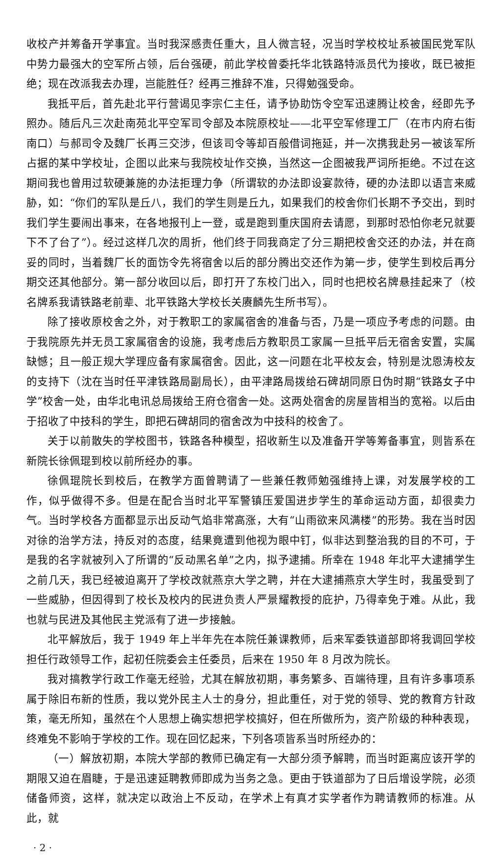收校产并筹备开学事宜。当时我深感责任重大，且人微言轻，况当时学校校址系被国民党军队中势力最强大的空军所占领，后台强硬，前此学校曾委托华北铁路特派员代为接收，既已被拒绝；现在改派我去办理，岂能胜任？经再三推辞不准，只得勉强受命。
我抵平后，首先赴北平行营谒见李宗仁主任，请予协助饬令空军迅速腾让校舍，经即先予照办。随后凡三次赴南苑北平空军司令部及本院原校址——北平空军修理工厂（在市内府右街南口）与郝司令及魏厂长再三交涉，但该司令等却百般借词拖延，并一次携我赴另一被该军所占据的某中学校址，企图以此来与我院校址作交换，当然这一企图被我严词所拒绝。不过在这期间我也曾用过软硬兼施的办法拒理力争（所谓软的办法即设宴款待，硬的办法即以语言来威胁，如：“你们的军队是丘八，我们的学生则是丘九，如果我们的校舍你们长期不予交出，到时我们学生要闹出事来，在各地报刊上一登，或是跑到重庆国府去请愿，到那时恐怕你老兄就要下不了台了”）。经过这样几次的周折，他们终于同我商定了分三期把校舍交还的办法，并在商妥的同时，当着魏厂长的面饬令先将宿舍以后的部分腾出交还作为第一步，使学生到校后再分期交还其他部分。第一部分收回以后，即打开了东校门出入，同时也把校名牌悬挂起来了（校名牌系我请铁路老前辈、北平铁路大学校长关赓麟先生所书写）。
除了接收原校舍之外，对于教职工的家属宿舍的准备与否，乃是一项应予考虑的问题。由于我院原先并无员工家属宿舍的设施，我考虑后方教职员工家属一旦抵平后无宿舍安置，实属缺憾；且一般正规大学理应备有家属宿舍。因此，这一问题在北平校友会，特别是沈恩涛校友的支持下（沈在当时任平津铁路局副局长），由平津路局拨给石碑胡同原日伪时期“铁路女子中学”校舍一处，由华北电讯总局拨给王府仓宿舍一处。这两处宿舍的房屋皆相当的宽裕。以后由于招收了中技科的学生，即把石碑胡同的宿舍改为中技科的校舍了。
关于以前散失的学校图书，铁路各种模型，招收新生以及准备开学等筹备事宜，则皆系在新院长徐佩琨到校以前所经办的事。
徐佩琨院长到校后，在教学方面曾聘请了一些兼任教师勉强维持上课，对发展学校的工作，似乎做得不多。但是在配合当时北平军警镇压爱国进步学生的革命运动方面，却很卖力气。当时学校各方面都显示出反动气焰非常高涨，大有“山雨欲来风满楼”的形势。我在当时因对徐的治学方法，持反对的态度，结果竟遭到他视为眼中钉，似非达到整治我的目的不可，于是我的名字就被列入了所谓的“反动黑名单”之内，拟予逮捕。所幸在 1948 年北平大逮捕学生之前几天，我已经被迫离开了学校改就燕京大学之聘，并在大逮捕燕京大学生时，我虽受到了一些威胁，但因得到了校长及校内的民进负责人严景耀教授的庇护，乃得幸免于难。从此，我也就与民进及其他民主党派有了进一步接触。
北平解放后，我于 1949 年上半年先在本院任兼课教师，后来军委铁道部即将我调回学校担任行政领导工作，起初任院委会主任委员，后来在 1950 年 8 月改为院长。
我对搞教学行政工作毫无经验，尤其在解放初期，事务繁多、百端待理，且有许多事项系属于除旧布新的性质，我以党外民主人士的身分，担此重任，对于党的领导、党的教育方针政策，毫无所知，虽然在个人思想上确实想把学校搞好，但在所做所为，资产阶级的种种表现，终难免不影响于学校的工作。现在回忆起来，下列各项皆系当时所经办的：
（一）解放初期，本院大学部的教师已确定有一大部分须予解聘，而当时距离应该开学的期限又迫在眉睫，于是迅速延聘教师即成为当务之急。更由于铁道部为了日后增设学院，必须储备师资，这样，就决定以政治上不反动，在学术上有真才实学者作为聘请教师的标准。从此，就
· 2 ·